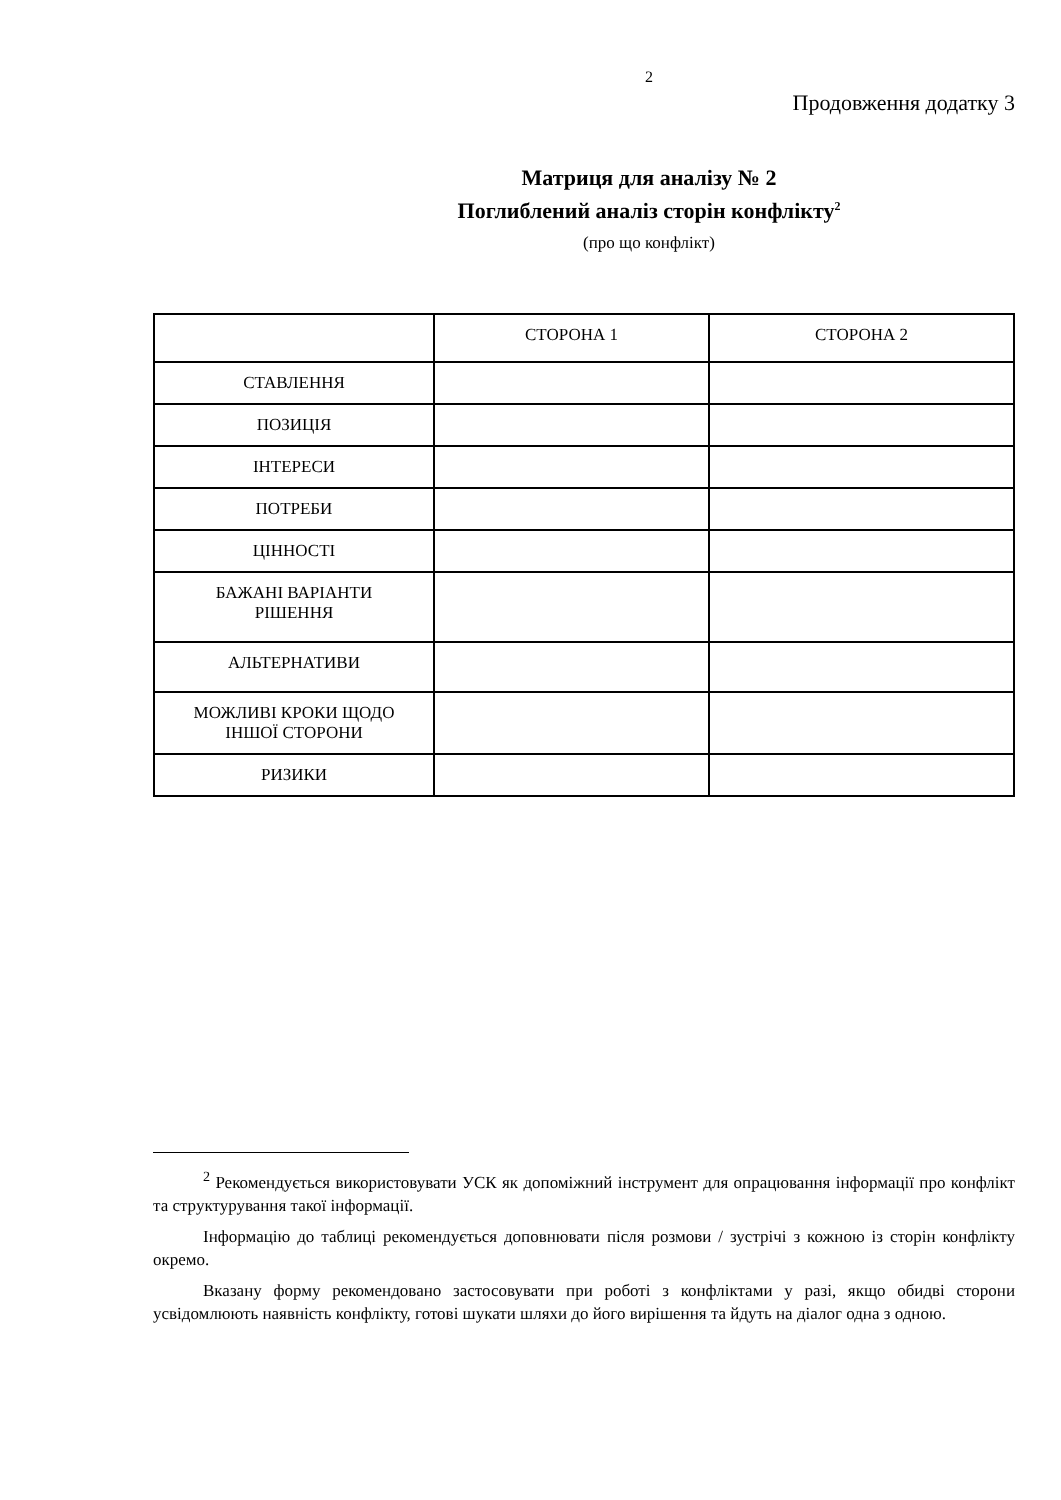2
Продовження додатку 3
Матриця для аналізу № 2
Поглиблений аналіз сторін конфлікту<sup>2</sup>
(про що конфлікт)
| | СТОРОНА 1 | СТОРОНА 2 |
| СТАВЛЕННЯ | | |
| ПОЗИЦІЯ | | |
| ІНТЕРЕСИ | | |
| ПОТРЕБИ | | |
| ЦІННОСТІ | | |
| БАЖАНІ ВАРІАНТИ РІШЕННЯ | | |
| АЛЬТЕРНАТИВИ | | |
| МОЖЛИВІ КРОКИ ЩОДО ІНШОЇ СТОРОНИ | | |
| РИЗИКИ | | |
<sup>2</sup> Рекомендується використовувати УСК як допоміжний інструмент для опрацювання інформації про конфлікт та структурування такої інформації.
Інформацію до таблиці рекомендується доповнювати після розмови / зустрічі з кожною із сторін конфлікту окремо.
Вказану форму рекомендовано застосовувати при роботі з конфліктами у разі, якщо обидві сторони усвідомлюють наявність конфлікту, готові шукати шляхи до його вирішення та йдуть на діалог одна з одною.